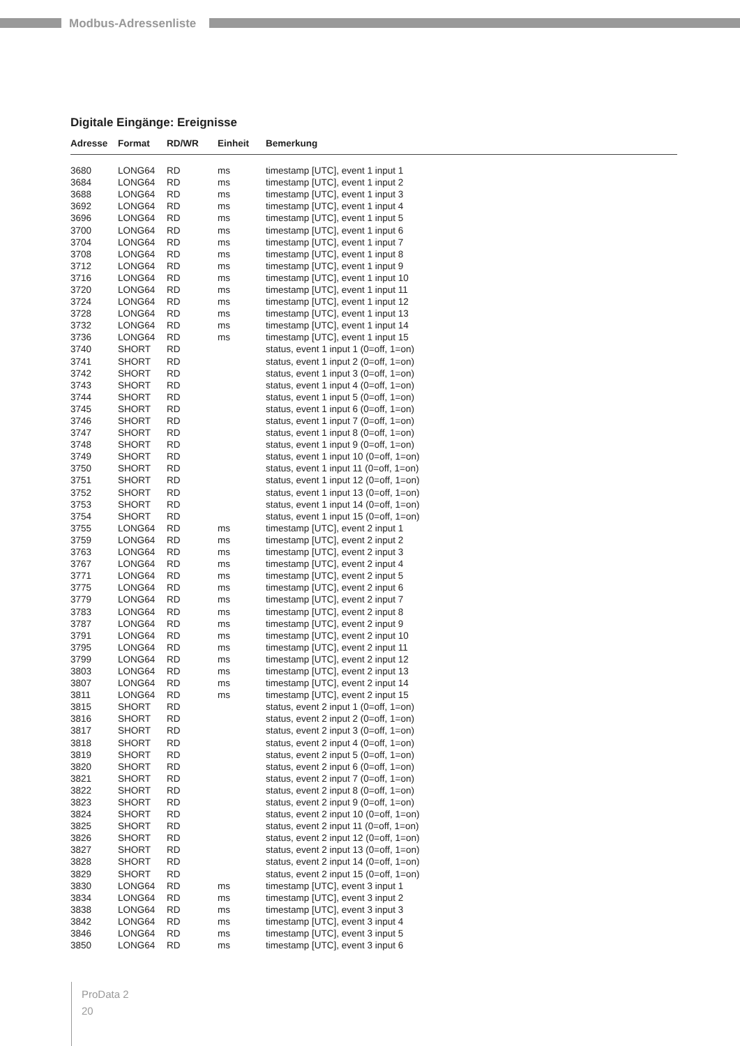Modbus-Adressenliste
Digitale Eingänge: Ereignisse
| Adresse | Format | RD/WR | Einheit | Bemerkung |
| --- | --- | --- | --- | --- |
| 3680 | LONG64 | RD | ms | timestamp [UTC], event 1 input 1 |
| 3684 | LONG64 | RD | ms | timestamp [UTC], event 1 input 2 |
| 3688 | LONG64 | RD | ms | timestamp [UTC], event 1 input 3 |
| 3692 | LONG64 | RD | ms | timestamp [UTC], event 1 input 4 |
| 3696 | LONG64 | RD | ms | timestamp [UTC], event 1 input 5 |
| 3700 | LONG64 | RD | ms | timestamp [UTC], event 1 input 6 |
| 3704 | LONG64 | RD | ms | timestamp [UTC], event 1 input 7 |
| 3708 | LONG64 | RD | ms | timestamp [UTC], event 1 input 8 |
| 3712 | LONG64 | RD | ms | timestamp [UTC], event 1 input 9 |
| 3716 | LONG64 | RD | ms | timestamp [UTC], event 1 input 10 |
| 3720 | LONG64 | RD | ms | timestamp [UTC], event 1 input 11 |
| 3724 | LONG64 | RD | ms | timestamp [UTC], event 1 input 12 |
| 3728 | LONG64 | RD | ms | timestamp [UTC], event 1 input 13 |
| 3732 | LONG64 | RD | ms | timestamp [UTC], event 1 input 14 |
| 3736 | LONG64 | RD | ms | timestamp [UTC], event 1 input 15 |
| 3740 | SHORT | RD | | status, event 1 input 1 (0=off, 1=on) |
| 3741 | SHORT | RD | | status, event 1 input 2 (0=off, 1=on) |
| 3742 | SHORT | RD | | status, event 1 input 3 (0=off, 1=on) |
| 3743 | SHORT | RD | | status, event 1 input 4 (0=off, 1=on) |
| 3744 | SHORT | RD | | status, event 1 input 5 (0=off, 1=on) |
| 3745 | SHORT | RD | | status, event 1 input 6 (0=off, 1=on) |
| 3746 | SHORT | RD | | status, event 1 input 7 (0=off, 1=on) |
| 3747 | SHORT | RD | | status, event 1 input 8 (0=off, 1=on) |
| 3748 | SHORT | RD | | status, event 1 input 9 (0=off, 1=on) |
| 3749 | SHORT | RD | | status, event 1 input 10 (0=off, 1=on) |
| 3750 | SHORT | RD | | status, event 1 input 11 (0=off, 1=on) |
| 3751 | SHORT | RD | | status, event 1 input 12 (0=off, 1=on) |
| 3752 | SHORT | RD | | status, event 1 input 13 (0=off, 1=on) |
| 3753 | SHORT | RD | | status, event 1 input 14 (0=off, 1=on) |
| 3754 | SHORT | RD | | status, event 1 input 15 (0=off, 1=on) |
| 3755 | LONG64 | RD | ms | timestamp [UTC], event 2 input 1 |
| 3759 | LONG64 | RD | ms | timestamp [UTC], event 2 input 2 |
| 3763 | LONG64 | RD | ms | timestamp [UTC], event 2 input 3 |
| 3767 | LONG64 | RD | ms | timestamp [UTC], event 2 input 4 |
| 3771 | LONG64 | RD | ms | timestamp [UTC], event 2 input 5 |
| 3775 | LONG64 | RD | ms | timestamp [UTC], event 2 input 6 |
| 3779 | LONG64 | RD | ms | timestamp [UTC], event 2 input 7 |
| 3783 | LONG64 | RD | ms | timestamp [UTC], event 2 input 8 |
| 3787 | LONG64 | RD | ms | timestamp [UTC], event 2 input 9 |
| 3791 | LONG64 | RD | ms | timestamp [UTC], event 2 input 10 |
| 3795 | LONG64 | RD | ms | timestamp [UTC], event 2 input 11 |
| 3799 | LONG64 | RD | ms | timestamp [UTC], event 2 input 12 |
| 3803 | LONG64 | RD | ms | timestamp [UTC], event 2 input 13 |
| 3807 | LONG64 | RD | ms | timestamp [UTC], event 2 input 14 |
| 3811 | LONG64 | RD | ms | timestamp [UTC], event 2 input 15 |
| 3815 | SHORT | RD | | status, event 2 input 1 (0=off, 1=on) |
| 3816 | SHORT | RD | | status, event 2 input 2 (0=off, 1=on) |
| 3817 | SHORT | RD | | status, event 2 input 3 (0=off, 1=on) |
| 3818 | SHORT | RD | | status, event 2 input 4 (0=off, 1=on) |
| 3819 | SHORT | RD | | status, event 2 input 5 (0=off, 1=on) |
| 3820 | SHORT | RD | | status, event 2 input 6 (0=off, 1=on) |
| 3821 | SHORT | RD | | status, event 2 input 7 (0=off, 1=on) |
| 3822 | SHORT | RD | | status, event 2 input 8 (0=off, 1=on) |
| 3823 | SHORT | RD | | status, event 2 input 9 (0=off, 1=on) |
| 3824 | SHORT | RD | | status, event 2 input 10 (0=off, 1=on) |
| 3825 | SHORT | RD | | status, event 2 input 11 (0=off, 1=on) |
| 3826 | SHORT | RD | | status, event 2 input 12 (0=off, 1=on) |
| 3827 | SHORT | RD | | status, event 2 input 13 (0=off, 1=on) |
| 3828 | SHORT | RD | | status, event 2 input 14 (0=off, 1=on) |
| 3829 | SHORT | RD | | status, event 2 input 15 (0=off, 1=on) |
| 3830 | LONG64 | RD | ms | timestamp [UTC], event 3 input 1 |
| 3834 | LONG64 | RD | ms | timestamp [UTC], event 3 input 2 |
| 3838 | LONG64 | RD | ms | timestamp [UTC], event 3 input 3 |
| 3842 | LONG64 | RD | ms | timestamp [UTC], event 3 input 4 |
| 3846 | LONG64 | RD | ms | timestamp [UTC], event 3 input 5 |
| 3850 | LONG64 | RD | ms | timestamp [UTC], event 3 input 6 |
ProData 2
20